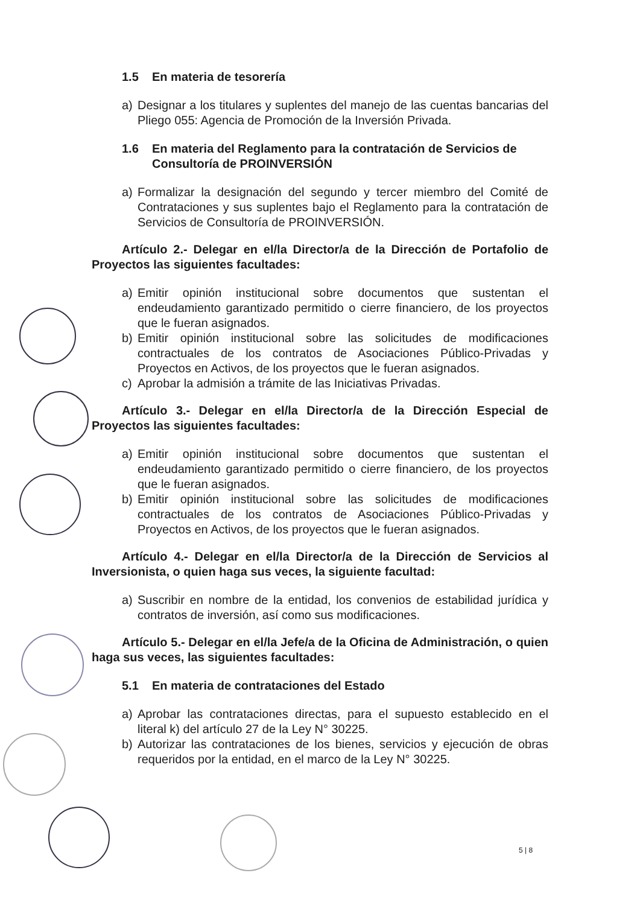1.5 En materia de tesorería
a) Designar a los titulares y suplentes del manejo de las cuentas bancarias del Pliego 055: Agencia de Promoción de la Inversión Privada.
1.6 En materia del Reglamento para la contratación de Servicios de Consultoría de PROINVERSIÓN
a) Formalizar la designación del segundo y tercer miembro del Comité de Contrataciones y sus suplentes bajo el Reglamento para la contratación de Servicios de Consultoría de PROINVERSIÓN.
Artículo 2.- Delegar en el/la Director/a de la Dirección de Portafolio de Proyectos las siguientes facultades:
a) Emitir opinión institucional sobre documentos que sustentan el endeudamiento garantizado permitido o cierre financiero, de los proyectos que le fueran asignados.
b) Emitir opinión institucional sobre las solicitudes de modificaciones contractuales de los contratos de Asociaciones Público-Privadas y Proyectos en Activos, de los proyectos que le fueran asignados.
c) Aprobar la admisión a trámite de las Iniciativas Privadas.
Artículo 3.- Delegar en el/la Director/a de la Dirección Especial de Proyectos las siguientes facultades:
a) Emitir opinión institucional sobre documentos que sustentan el endeudamiento garantizado permitido o cierre financiero, de los proyectos que le fueran asignados.
b) Emitir opinión institucional sobre las solicitudes de modificaciones contractuales de los contratos de Asociaciones Público-Privadas y Proyectos en Activos, de los proyectos que le fueran asignados.
Artículo 4.- Delegar en el/la Director/a de la Dirección de Servicios al Inversionista, o quien haga sus veces, la siguiente facultad:
a) Suscribir en nombre de la entidad, los convenios de estabilidad jurídica y contratos de inversión, así como sus modificaciones.
Artículo 5.- Delegar en el/la Jefe/a de la Oficina de Administración, o quien haga sus veces, las siguientes facultades:
5.1 En materia de contrataciones del Estado
a) Aprobar las contrataciones directas, para el supuesto establecido en el literal k) del artículo 27 de la Ley N° 30225.
b) Autorizar las contrataciones de los bienes, servicios y ejecución de obras requeridos por la entidad, en el marco de la Ley N° 30225.
5 | 8